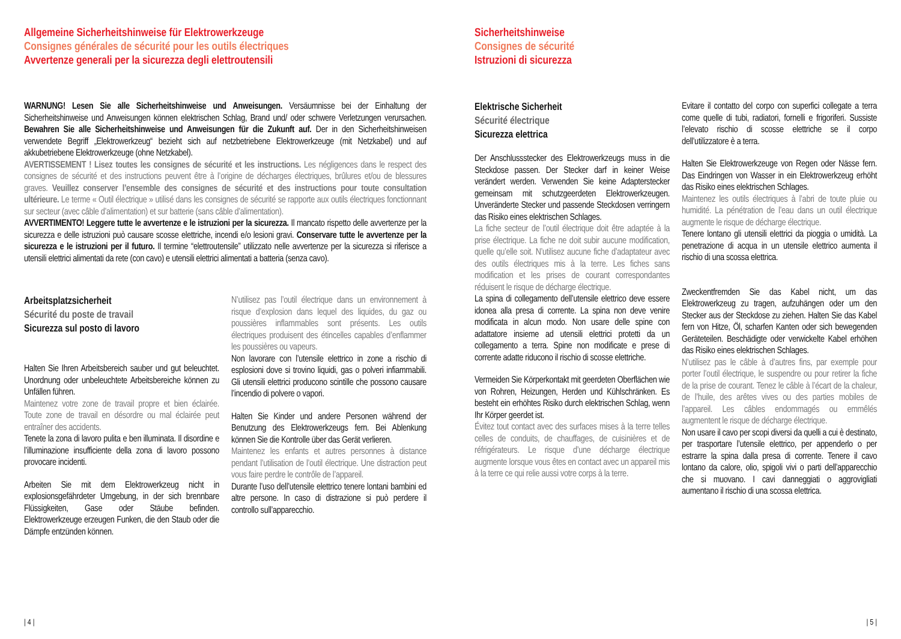Allgemeine Sicherheitshinweise für Elektrowerkzeuge
Consignes générales de sécurité pour les outils électriques
Avvertenze generali per la sicurezza degli elettroutensili
WARNUNG! Lesen Sie alle Sicherheitshinweise und Anweisungen. Versäumnisse bei der Einhaltung der Sicherheitshinweise und Anweisungen können elektrischen Schlag, Brand und/ oder schwere Verletzungen verursachen. Bewahren Sie alle Sicherheitshinweise und Anweisungen für die Zukunft auf. Der in den Sicherheitshinweisen verwendete Begriff „Elektrowerkzeug“ bezieht sich auf netzbetriebene Elektrowerkzeuge (mit Netzkabel) und auf akkubetriebene Elektrowerkzeuge (ohne Netzkabel).
AVERTISSEMENT ! Lisez toutes les consignes de sécurité et les instructions. Les négligences dans le respect des consignes de sécurité et des instructions peuvent être à l’origine de décharges électriques, brûlures et/ou de blessures graves. Veuillez conserver l’ensemble des consignes de sécurité et des instructions pour toute consultation ultérieure. Le terme « Outil électrique » utilisé dans les consignes de sécurité se rapporte aux outils électriques fonctionnant sur secteur (avec câble d’alimentation) et sur batterie (sans câble d’alimentation).
AVVERTIMENTO! Leggere tutte le avvertenze e le istruzioni per la sicurezza. Il mancato rispetto delle avvertenze per la sicurezza e delle istruzioni può causare scosse elettriche, incendi e/o lesioni gravi. Conservare tutte le avvertenze per la sicurezza e le istruzioni per il futuro. Il termine “elettroutensile” utilizzato nelle avvertenze per la sicurezza si riferisce a utensili elettrici alimentati da rete (con cavo) e utensili elettrici alimentati a batteria (senza cavo).
Arbeitsplatzsicherheit
Sécurité du poste de travail
Sicurezza sul posto di lavoro
Halten Sie Ihren Arbeitsbereich sauber und gut beleuchtet. Unordnung oder unbeleuchtete Arbeitsbereiche können zu Unfällen führen.
Maintenez votre zone de travail propre et bien éclairée. Toute zone de travail en désordre ou mal éclairée peut entraîner des accidents.
Tenete la zona di lavoro pulita e ben illuminata. Il disordine e l’illuminazione insufficiente della zona di lavoro possono provocare incidenti.
Arbeiten Sie mit dem Elektrowerkzeug nicht in explosionsgefährdeter Umgebung, in der sich brennbare Flüssigkeiten, Gase oder Stäube befinden. Elektrowerkzeuge erzeugen Funken, die den Staub oder die Dämpfe entzünden können.
N’utilisez pas l’outil électrique dans un environnement à risque d’explosion dans lequel des liquides, du gaz ou poussières inflammables sont présents. Les outils électriques produisent des étincelles capables d’enflammer les poussières ou vapeurs.
Non lavorare con l’utensile elettrico in zone a rischio di esplosioni dove si trovino liquidi, gas o polveri infiammabili. Gli utensili elettrici producono scintille che possono causare l’incendio di polvere o vapori.
Halten Sie Kinder und andere Personen während der Benutzung des Elektrowerkzeugs fern. Bei Ablenkung können Sie die Kontrolle über das Gerät verlieren.
Maintenez les enfants et autres personnes à distance pendant l’utilisation de l’outil électrique. Une distraction peut vous faire perdre le contrôle de l’appareil.
Durante l’uso dell’utensile elettrico tenere lontani bambini ed altre persone. In caso di distrazione si può perdere il controllo sull’apparecchio.
| 4 |
Sicherheitshinweise
Consignes de sécurité
Istruzioni di sicurezza
Elektrische Sicherheit
Sécurité électrique
Sicurezza elettrica
Der Anschlussstecker des Elektrowerkzeugs muss in die Steckdose passen. Der Stecker darf in keiner Weise verändert werden. Verwenden Sie keine Adapterstecker gemeinsam mit schutzgeerdeten Elektrowerkzeugen. Unveränderte Stecker und passende Steckdosen verringern das Risiko eines elektrischen Schlages.
La fiche secteur de l’outil électrique doit être adaptée à la prise électrique. La fiche ne doit subir aucune modification, quelle qu’elle soit. N’utilisez aucune fiche d’adaptateur avec des outils électriques mis à la terre. Les fiches sans modification et les prises de courant correspondantes réduisent le risque de décharge électrique.
La spina di collegamento dell’utensile elettrico deve essere idonea alla presa di corrente. La spina non deve venire modificata in alcun modo. Non usare delle spine con adattatore insieme ad utensili elettrici protetti da un collegamento a terra. Spine non modificate e prese di corrente adatte riducono il rischio di scosse elettriche.
Vermeiden Sie Körperkontakt mit geerdeten Oberflächen wie von Rohren, Heizungen, Herden und Kühlschränken. Es besteht ein erhöhtes Risiko durch elektrischen Schlag, wenn Ihr Körper geerdet ist.
Évitez tout contact avec des surfaces mises à la terre telles celles de conduits, de chauffages, de cuisinières et de réfrigérateurs. Le risque d’une décharge électrique augmente lorsque vous êtes en contact avec un appareil mis à la terre ce qui relie aussi votre corps à la terre.
Evitare il contatto del corpo con superfici collegate a terra come quelle di tubi, radiatori, fornelli e frigoriferi. Sussiste l’elevato rischio di scosse elettriche se il corpo dell’utilizzatore è a terra.
Halten Sie Elektrowerkzeuge von Regen oder Nässe fern. Das Eindringen von Wasser in ein Elektrowerkzeug erhöht das Risiko eines elektrischen Schlages.
Maintenez les outils électriques à l’abri de toute pluie ou humidité. La pénétration de l’eau dans un outil électrique augmente le risque de décharge électrique.
Tenere lontano gli utensili elettrici da pioggia o umidità. La penetrazione di acqua in un utensile elettrico aumenta il rischio di una scossa elettrica.
Zweckentfremden Sie das Kabel nicht, um das Elektrowerkzeug zu tragen, aufzuhängen oder um den Stecker aus der Steckdose zu ziehen. Halten Sie das Kabel fern von Hitze, Öl, scharfen Kanten oder sich bewegenden Geräteteilen. Beschädigte oder verwickelte Kabel erhöhen das Risiko eines elektrischen Schlages.
N’utilisez pas le câble à d’autres fins, par exemple pour porter l’outil électrique, le suspendre ou pour retirer la fiche de la prise de courant. Tenez le câble à l’écart de la chaleur, de l’huile, des arêtes vives ou des parties mobiles de l’appareil. Les câbles endommagés ou emmêlés augmentent le risque de décharge électrique.
Non usare il cavo per scopi diversi da quelli a cui è destinato, per trasportare l’utensile elettrico, per appenderlo o per estrarre la spina dalla presa di corrente. Tenere il cavo lontano da calore, olio, spigoli vivi o parti dell’apparecchio che si muovano. I cavi danneggiati o aggrovigliati aumentano il rischio di una scossa elettrica.
| 5 |